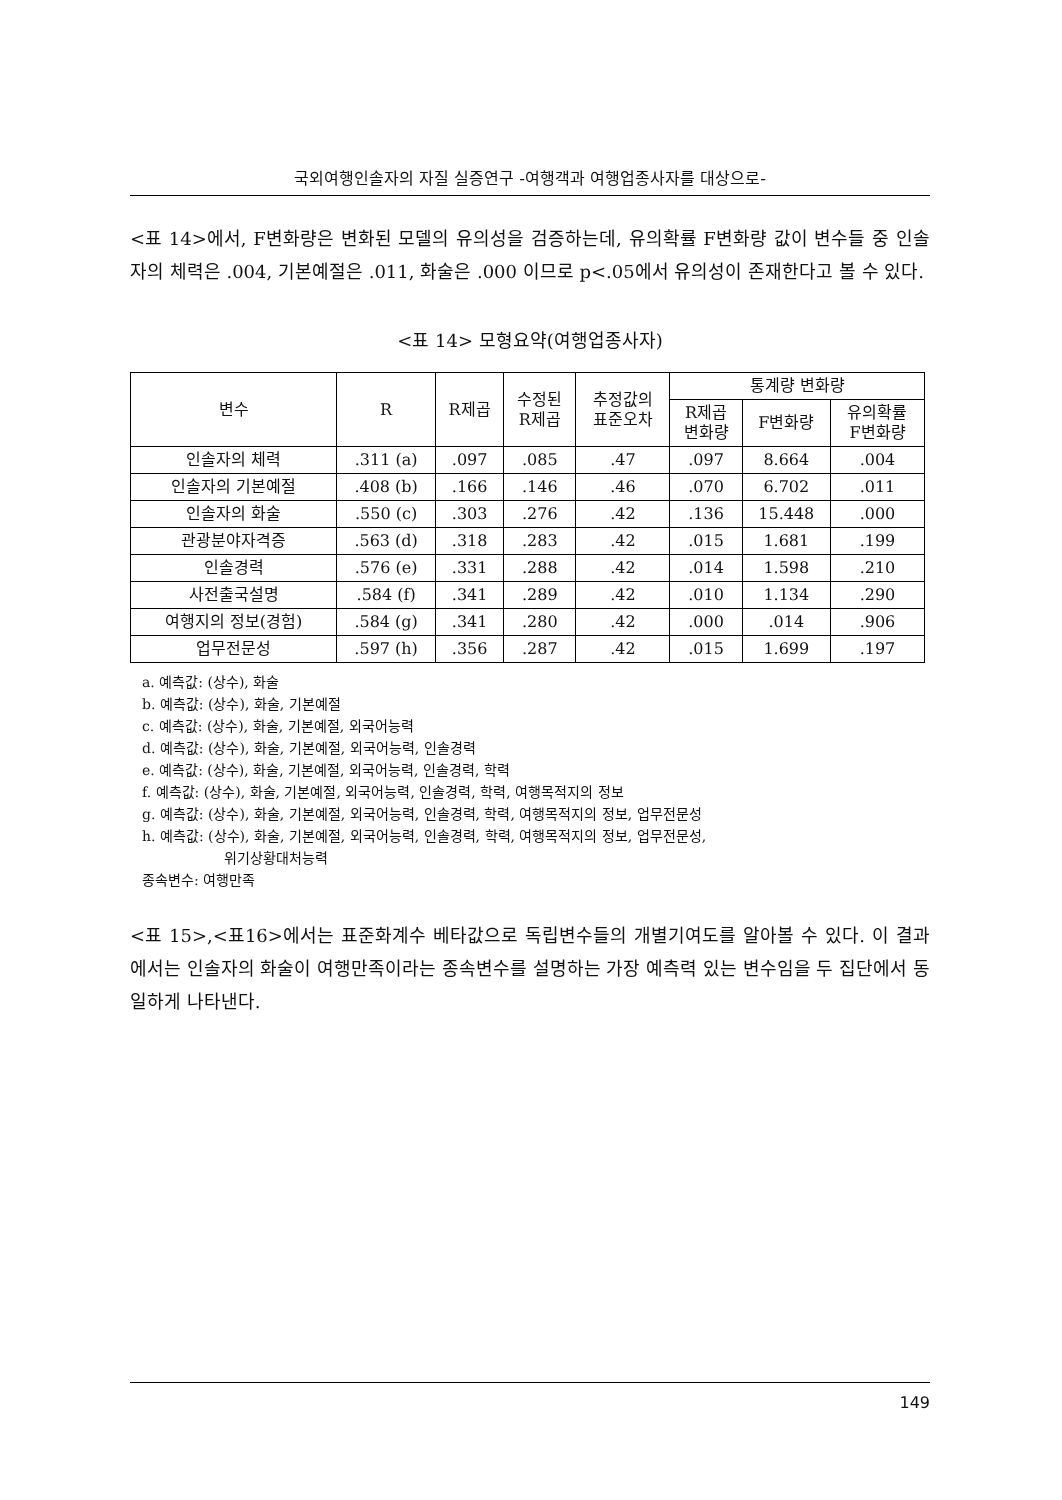국외여행인솔자의 자질 실증연구 -여행객과 여행업종사자를 대상으로-
<표 14>에서, F변화량은 변화된 모델의 유의성을 검증하는데, 유의확률 F변화량 값이 변수들 중 인솔자의 체력은 .004, 기본예절은 .011, 화술은 .000 이므로 p<.05에서 유의성이 존재한다고 볼 수 있다.
<표 14> 모형요약(여행업종사자)
| 변수 | R | R제곱 | 수정된 R제곱 | 추정값의 표준오차 | 통계량 변화량 | | |
| --- | --- | --- | --- | --- | --- | --- | --- |
| | | | | | R제곱 변화량 | F변화량 | 유의확률 F변화량 |
| 인솔자의 체력 | .311 (a) | .097 | .085 | .47 | .097 | 8.664 | .004 |
| 인솔자의 기본예절 | .408 (b) | .166 | .146 | .46 | .070 | 6.702 | .011 |
| 인솔자의 화술 | .550 (c) | .303 | .276 | .42 | .136 | 15.448 | .000 |
| 관광분야자격증 | .563 (d) | .318 | .283 | .42 | .015 | 1.681 | .199 |
| 인솔경력 | .576 (e) | .331 | .288 | .42 | .014 | 1.598 | .210 |
| 사전출국설명 | .584 (f) | .341 | .289 | .42 | .010 | 1.134 | .290 |
| 여행지의 정보(경험) | .584 (g) | .341 | .280 | .42 | .000 | .014 | .906 |
| 업무전문성 | .597 (h) | .356 | .287 | .42 | .015 | 1.699 | .197 |
a. 예측값: (상수), 화술
b. 예측값: (상수), 화술, 기본예절
c. 예측값: (상수), 화술, 기본예절, 외국어능력
d. 예측값: (상수), 화술, 기본예절, 외국어능력, 인솔경력
e. 예측값: (상수), 화술, 기본예절, 외국어능력, 인솔경력, 학력
f. 예측값: (상수), 화술, 기본예절, 외국어능력, 인솔경력, 학력, 여행목적지의 정보
g. 예측값: (상수), 화술, 기본예절, 외국어능력, 인솔경력, 학력, 여행목적지의 정보, 업무전문성
h. 예측값: (상수), 화술, 기본예절, 외국어능력, 인솔경력, 학력, 여행목적지의 정보, 업무전문성,
위기상황대처능력
종속변수: 여행만족
<표 15>,<표16>에서는 표준화계수 베타값으로 독립변수들의 개별기여도를 알아볼 수 있다. 이 결과에서는 인솔자의 화술이 여행만족이라는 종속변수를 설명하는 가장 예측력 있는 변수임을 두 집단에서 동일하게 나타낸다.
149